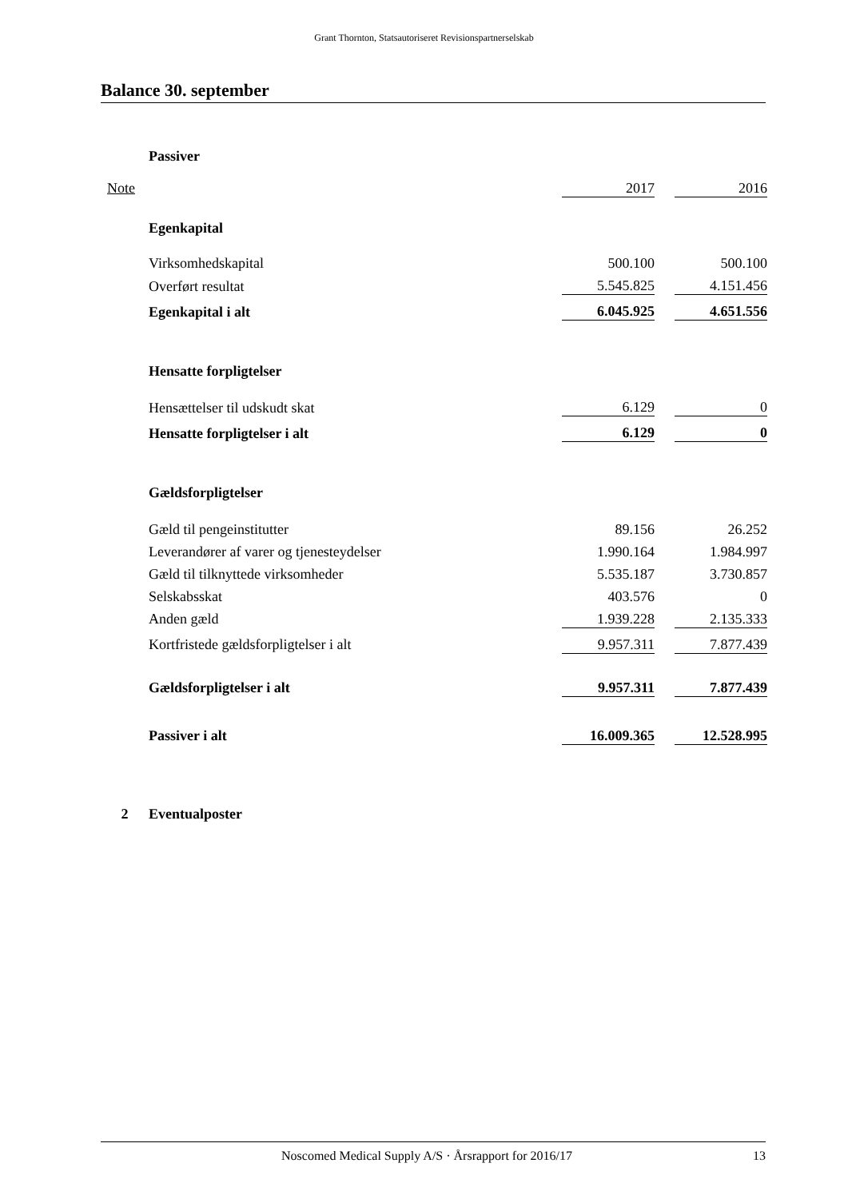Grant Thornton, Statsautoriseret Revisionspartnerselskab
Balance 30. september
| | Passiver | | | |
| Note | | 2017 | | 2016 |
| | Egenkapital | | | |
| | Virksomhedskapital | 500.100 | | 500.100 |
| | Overført resultat | 5.545.825 | | 4.151.456 |
| | Egenkapital i alt | 6.045.925 | | 4.651.556 |
| | Hensatte forpligtelser | | | |
| | Hensættelser til udskudt skat | 6.129 | | 0 |
| | Hensatte forpligtelser i alt | 6.129 | | 0 |
| | Gældsforpligtelser | | | |
| | Gæld til pengeinstitutter | 89.156 | | 26.252 |
| | Leverandører af varer og tjenesteydelser | 1.990.164 | | 1.984.997 |
| | Gæld til tilknyttede virksomheder | 5.535.187 | | 3.730.857 |
| | Selskabsskat | 403.576 | | 0 |
| | Anden gæld | 1.939.228 | | 2.135.333 |
| | Kortfristede gældsforpligtelser i alt | 9.957.311 | | 7.877.439 |
| | Gældsforpligtelser i alt | 9.957.311 | | 7.877.439 |
| | Passiver i alt | 16.009.365 | | 12.528.995 |
| 2 | Eventualposter | | | |
Noscomed Medical Supply A/S · Årsrapport for 2016/17 13